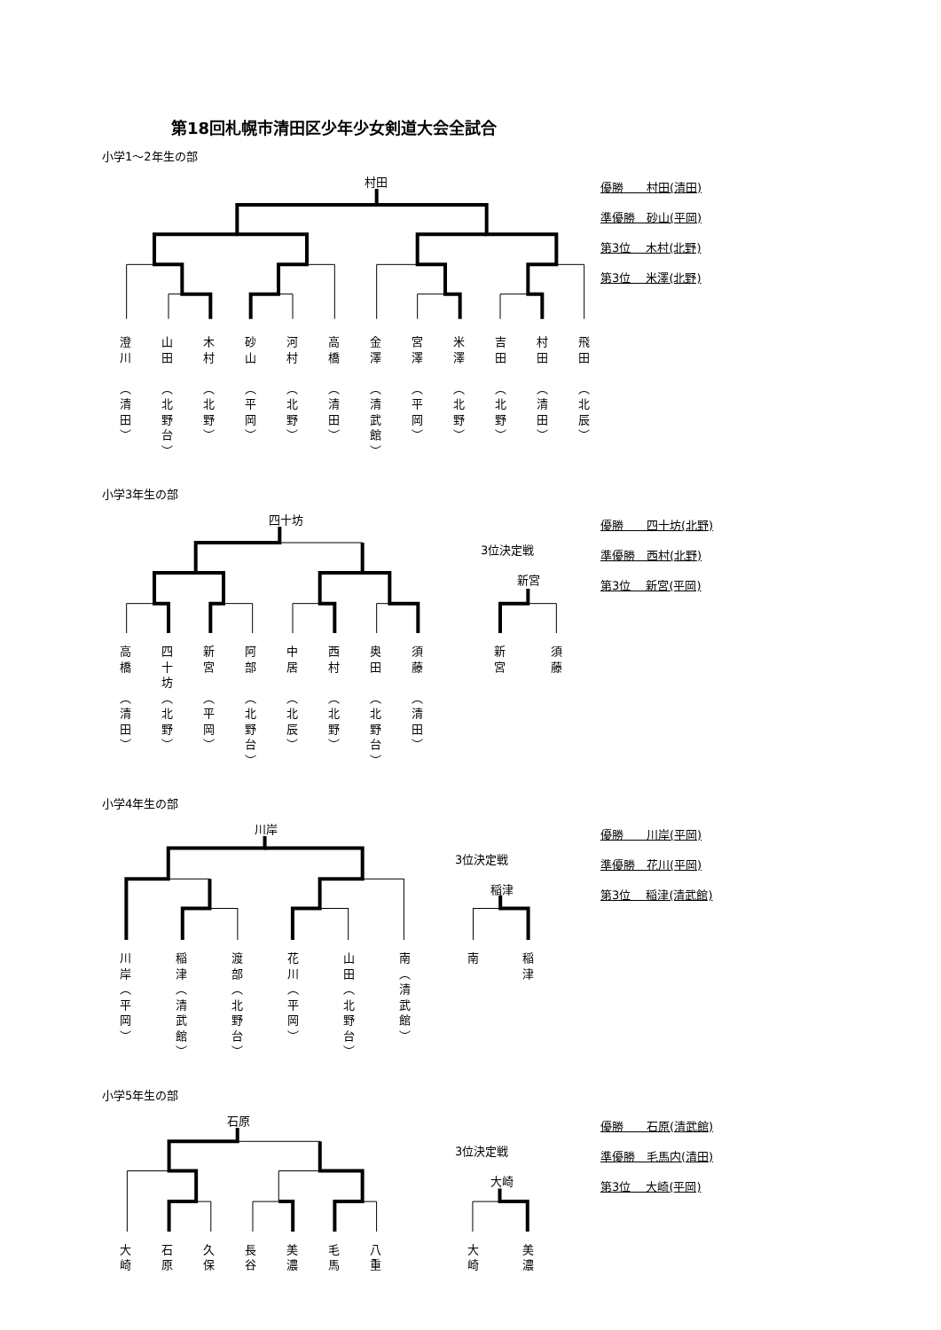第18回札幌市清田区少年少女剣道大会全試合
小学1～2年生の部
村田
澄
川
︵
清
田
︶
山
田
︵
北
野
台
︶
木
村
︵
北
野
︶
砂
山
︵
平
岡
︶
河
村
︵
北
野
︶
高
橋
︵
清
田
︶
金
澤
︵
清
武
館
︶
宮
澤
︵
平
岡
︶
米
澤
︵
北
野
︶
吉
田
︵
北
野
︶
村
田
︵
清
田
︶
飛
田
︵
北
辰
︶
優勝　　村田(清田)
準優勝　砂山(平岡)
第3位　 木村(北野)
第3位　 米澤(北野)
小学3年生の部
四十坊 3位決定戦
新宮
高
橋
︵
清
田
︶
四
十
坊
︵
北
野
︶
新
宮
︵
平
岡
︶
阿
部
︵
北
野
台
︶
中
居
︵
北
辰
︶
西
村
︵
北
野
︶
奥
田
︵
北
野
台
︶
須
藤
︵
清
田
︶
新
宮
須
藤
優勝　　四十坊(北野)
準優勝　西村(北野)
第3位　 新宮(平岡)
小学4年生の部
川岸 3位決定戦
稲津
川
岸
︵
平
岡
︶
稲
津
︵
清
武
館
︶
渡
部
︵
北
野
台
︶
花
川
︵
平
岡
︶
山
田
︵
北
野
台
︶
南
︵
清
武
館
︶
南 稲
津
優勝　　川岸(平岡)
準優勝　花川(平岡)
第3位　 稲津(清武館)
小学5年生の部
石原 3位決定戦
大崎
大
崎
石
原
久
保
長
谷
美
濃
毛
馬
八
重
大
崎
美
濃
優勝　　石原(清武館)
準優勝　毛馬内(清田)
第3位　 大崎(平岡)